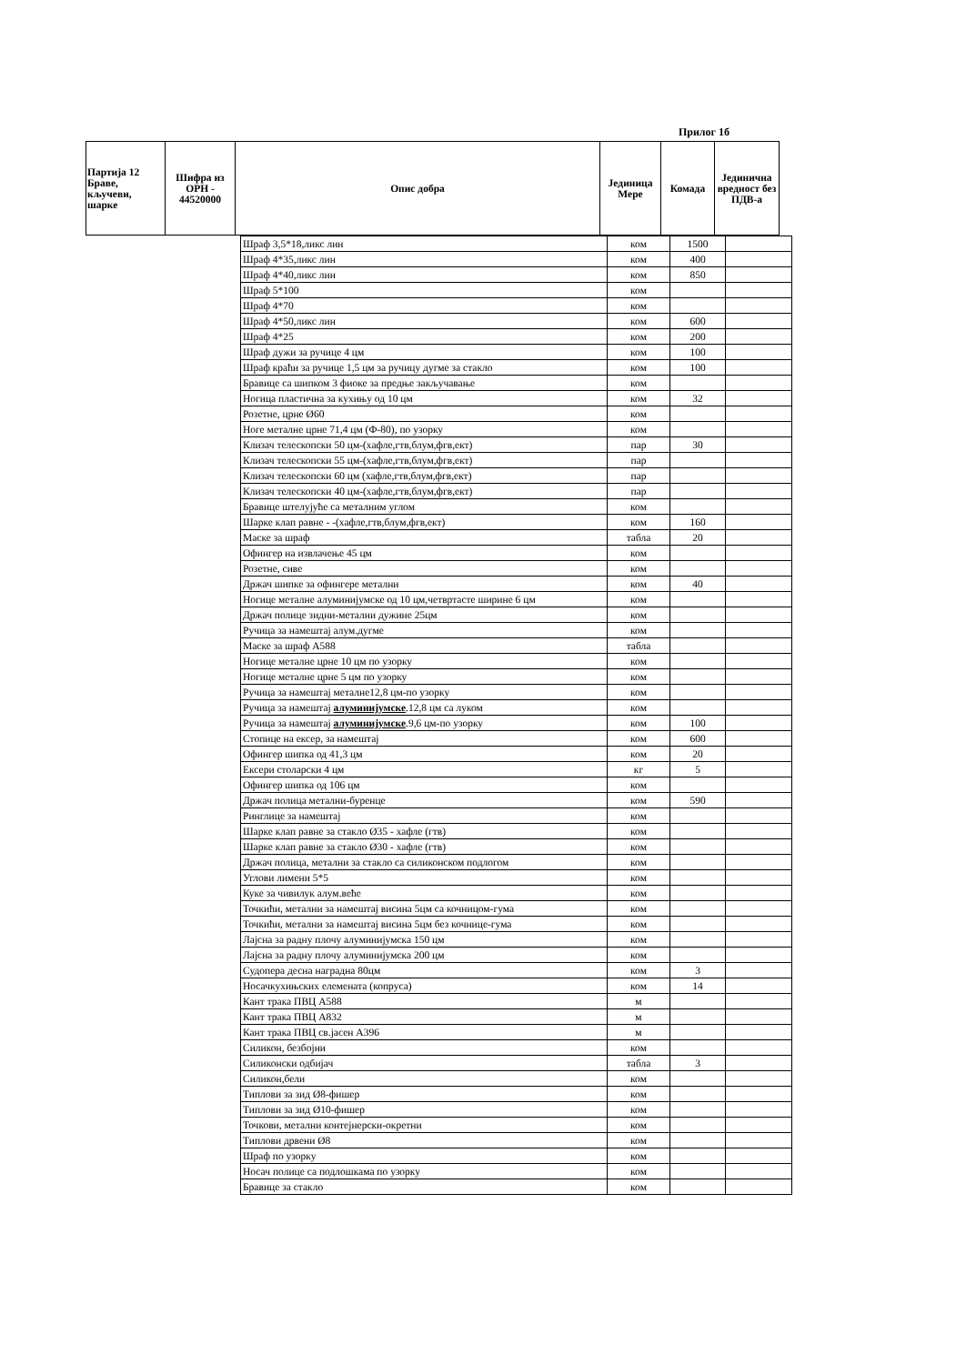Прилог 1б
| Партија 12 Браве, кључеви, шарке | Шифра из ОРН - 44520000 | Опис добра | Јединица Мере | Комада | Јединична вредност без ПДВ-а |
| | Шраф 3,5*18,ликс лин | ком | 1500 | |
| | Шраф 4*35,ликс лин | ком | 400 | |
| | Шраф 4*40,ликс лин | ком | 850 | |
| | Шраф 5*100 | ком | | |
| | Шраф 4*70 | ком | | |
| | Шраф 4*50,ликс лин | ком | 600 | |
| | Шраф 4*25 | ком | 200 | |
| | Шраф дужи за ручице 4 цм | ком | 100 | |
| | Шраф краћи за ручице 1,5 цм за ручицу дугме за стакло | ком | 100 | |
| | Бравице са шипком 3 фиоке за предње закључавање | ком | | |
| | Ногица пластична за кухињу од 10 цм | ком | 32 | |
| | Розетне, црне Ø60 | ком | | |
| | Ноге металне црне 71,4 цм (Ф-80), по узорку | ком | | |
| | Клизач телескопски 50 цм-(хафле,гтв,блум,фгв,ект) | пар | 30 | |
| | Клизач телескопски 55 цм-(хафле,гтв,блум,фгв,ект) | пар | | |
| | Клизач телескопски 60 цм (хафле,гтв,блум,фгв,ект) | пар | | |
| | Клизач телескопски 40 цм-(хафле,гтв,блум,фгв,ект) | пар | | |
| | Бравице штелујуће са металним углом | ком | | |
| | Шарке клап равне - -(хафле,гтв,блум,фгв,ект) | ком | 160 | |
| | Маске за шраф | табла | 20 | |
| | Офингер на извлачење 45 цм | ком | | |
| | Розетне, сиве | ком | | |
| | Држач шипке за офингере метални | ком | 40 | |
| | Ногице металне алуминијумске од 10 цм,четвртасте ширине 6 цм | ком | | |
| | Држач полице зидни-метални дужине 25цм | ком | | |
| | Ручица за намештај алум.дугме | ком | | |
| | Маске за шраф А588 | табла | | |
| | Ногице металне црне 10 цм по узорку | ком | | |
| | Ногице металне црне 5 цм по узорку | ком | | |
| | Ручица за намештај металне12,8 цм-по узорку | ком | | |
| | Ручица за намештај алуминијумске .12,8 цм са луком | ком | | |
| | Ручица за намештај алуминијумске .9,6 цм-по узорку | ком | 100 | |
| | Стопице на ексер, за намештај | ком | 600 | |
| | Офингер шипка од 41,3 цм | ком | 20 | |
| | Ексери столарски 4 цм | кг | 5 | |
| | Офингер шипка од 106 цм | ком | | |
| | Држач полица метални-буренце | ком | 590 | |
| | Ринглице за намештај | ком | | |
| | Шарке клап равне за стакло Ø35 - хафле (гтв) | ком | | |
| | Шарке клап равне за стакло Ø30 - хафле (гтв) | ком | | |
| | Држач полица, метални за стакло са силиконском подлогом | ком | | |
| | Углови лимени 5*5 | ком | | |
| | Куке за чивилук алум.веће | ком | | |
| | Точкићи, метални за намештај висина 5цм са кочницом-гума | ком | | |
| | Точкићи, метални за намештај висина 5цм без кочнице-гума | ком | | |
| | Лајсна за радну плочу алуминијумска 150 цм | ком | | |
| | Лајсна за радну плочу алуминијумска 200 цм | ком | | |
| | Судопера десна наградна 80цм | ком | 3 | |
| | Носачкухињских елемената (копруса) | ком | 14 | |
| | Кант трака ПВЦ А588 | м | | |
| | Кант трака ПВЦ А832 | м | | |
| | Кант трака ПВЦ св.јасен А396 | м | | |
| | Силикон, безбојни | ком | | |
| | Силиконски одбијач | табла | 3 | |
| | Силикон,бели | ком | | |
| | Типлови за зид Ø8-фишер | ком | | |
| | Типлови за зид Ø10-фишер | ком | | |
| | Точкови, метални контејнерски-окретни | ком | | |
| | Типлови дрвени Ø8 | ком | | |
| | Шраф по узорку | ком | | |
| | Носач полице са подлошкама по узорку | ком | | |
| | Бравице за стакло | ком | | |